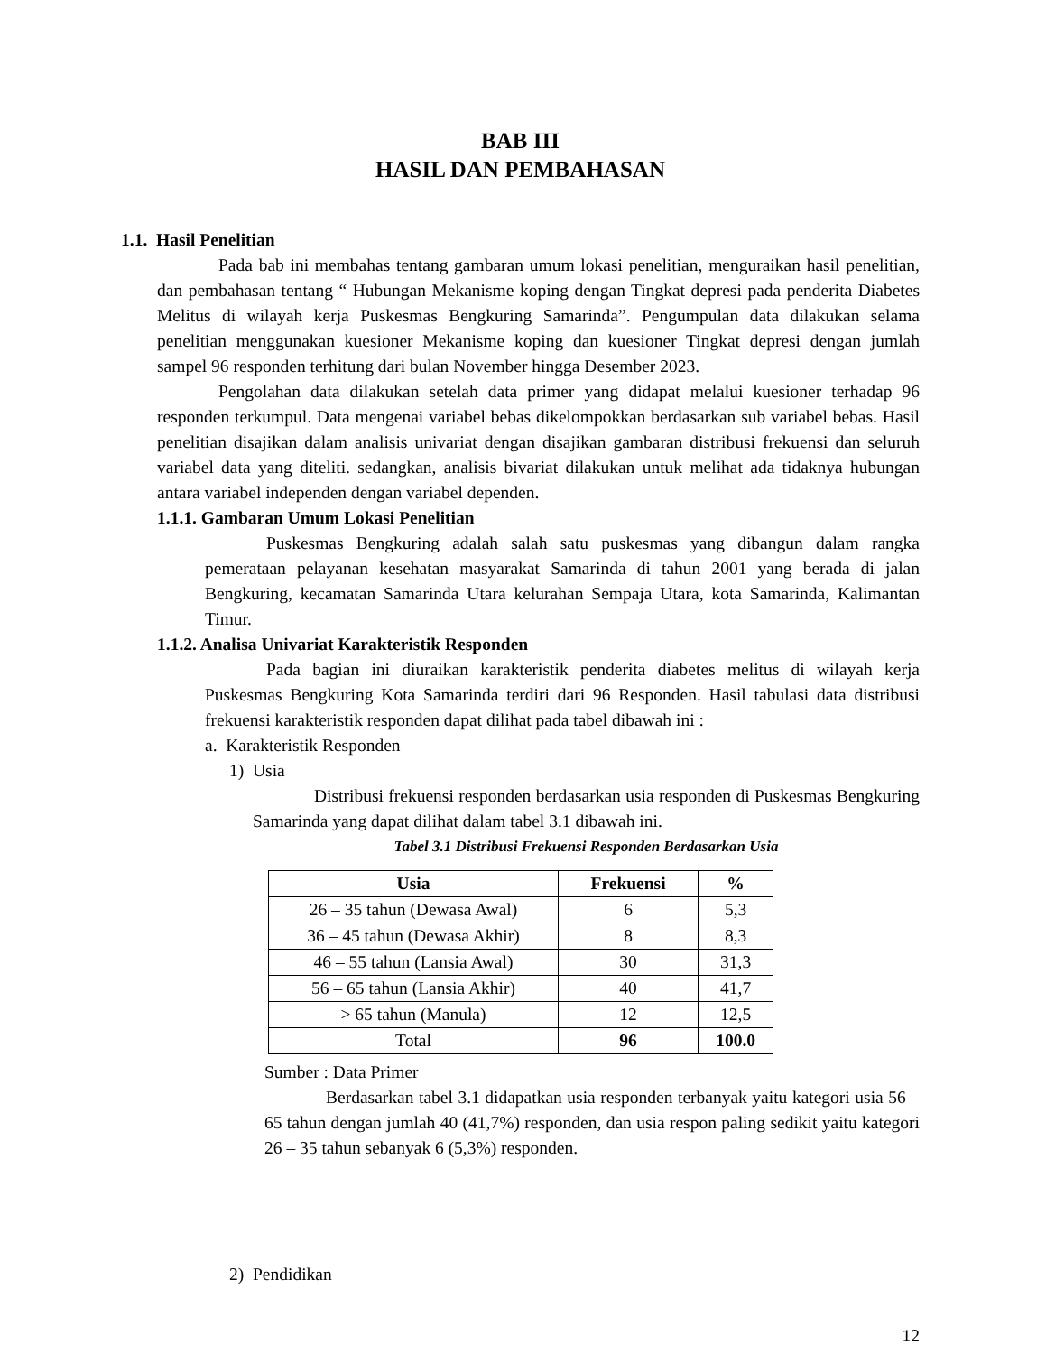BAB III
HASIL DAN PEMBAHASAN
1.1. Hasil Penelitian
Pada bab ini membahas tentang gambaran umum lokasi penelitian, menguraikan hasil penelitian, dan pembahasan tentang “ Hubungan Mekanisme koping dengan Tingkat depresi pada penderita Diabetes Melitus di wilayah kerja Puskesmas Bengkuring Samarinda”. Pengumpulan data dilakukan selama penelitian menggunakan kuesioner Mekanisme koping dan kuesioner Tingkat depresi dengan jumlah sampel 96 responden terhitung dari bulan November hingga Desember 2023.
Pengolahan data dilakukan setelah data primer yang didapat melalui kuesioner terhadap 96 responden terkumpul. Data mengenai variabel bebas dikelompokkan berdasarkan sub variabel bebas. Hasil penelitian disajikan dalam analisis univariat dengan disajikan gambaran distribusi frekuensi dan seluruh variabel data yang diteliti. sedangkan, analisis bivariat dilakukan untuk melihat ada tidaknya hubungan antara variabel independen dengan variabel dependen.
1.1.1. Gambaran Umum Lokasi Penelitian
Puskesmas Bengkuring adalah salah satu puskesmas yang dibangun dalam rangka pemerataan pelayanan kesehatan masyarakat Samarinda di tahun 2001 yang berada di jalan Bengkuring, kecamatan Samarinda Utara kelurahan Sempaja Utara, kota Samarinda, Kalimantan Timur.
1.1.2. Analisa Univariat Karakteristik Responden
Pada bagian ini diuraikan karakteristik penderita diabetes melitus di wilayah kerja Puskesmas Bengkuring Kota Samarinda terdiri dari 96 Responden. Hasil tabulasi data distribusi frekuensi karakteristik responden dapat dilihat pada tabel dibawah ini :
a. Karakteristik Responden
1) Usia
Distribusi frekuensi responden berdasarkan usia responden di Puskesmas Bengkuring Samarinda yang dapat dilihat dalam tabel 3.1 dibawah ini.
Tabel 3.1 Distribusi Frekuensi Responden Berdasarkan Usia
| Usia | Frekuensi | % |
| --- | --- | --- |
| 26 – 35 tahun (Dewasa Awal) | 6 | 5,3 |
| 36 – 45 tahun (Dewasa Akhir) | 8 | 8,3 |
| 46 – 55 tahun (Lansia Awal) | 30 | 31,3 |
| 56 – 65 tahun (Lansia Akhir) | 40 | 41,7 |
| > 65 tahun (Manula) | 12 | 12,5 |
| Total | 96 | 100.0 |
Sumber : Data Primer
Berdasarkan tabel 3.1 didapatkan usia responden terbanyak yaitu kategori usia 56 – 65 tahun dengan jumlah 40 (41,7%) responden, dan usia respon paling sedikit yaitu kategori 26 – 35 tahun sebanyak 6 (5,3%) responden.
2) Pendidikan
12